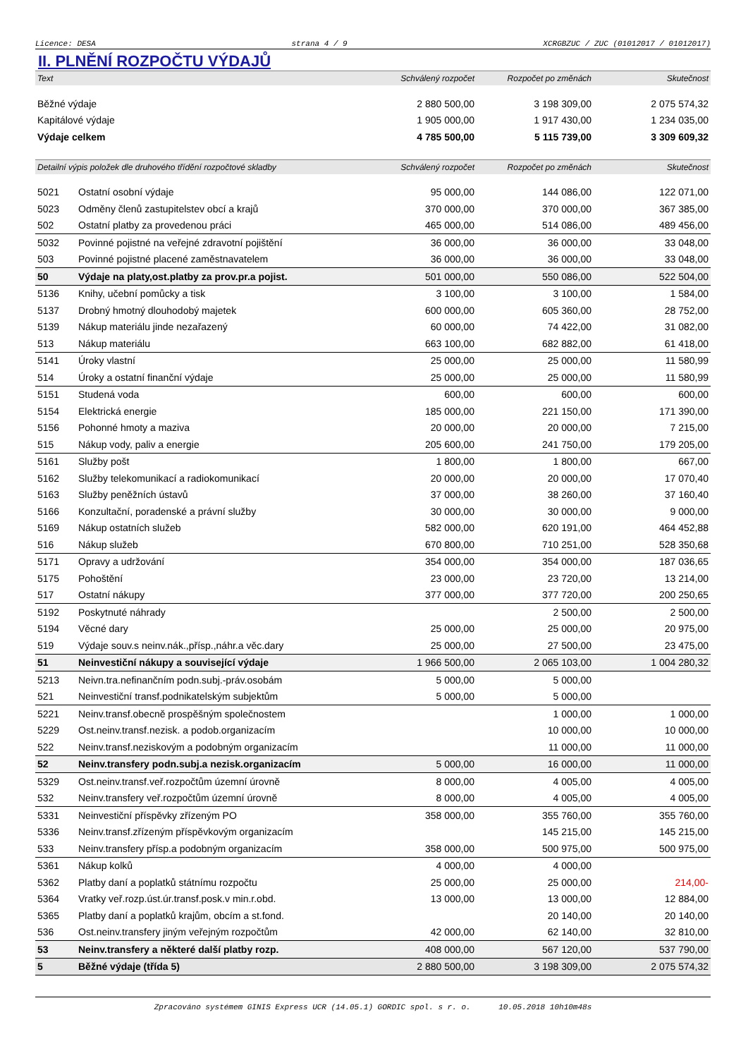Licence: DESA strana 4 / 9 XCRGBZUC / ZUC (01012017 / 01012017)
II. PLNĚNÍ ROZPOČTU VÝDAJŮ
| Text | | Schválený rozpočet | Rozpočet po změnách | Skutečnost |
| --- | --- | --- | --- | --- |
| Běžné výdaje | | 2 880 500,00 | 3 198 309,00 | 2 075 574,32 |
| Kapitálové výdaje | | 1 905 000,00 | 1 917 430,00 | 1 234 035,00 |
| Výdaje celkem | | 4 785 500,00 | 5 115 739,00 | 3 309 609,32 |
| Detailní výpis položek dle druhového třídění rozpočtové skladby | | Schválený rozpočet | Rozpočet po změnách | Skutečnost |
| 5021 | Ostatní osobní výdaje | 95 000,00 | 144 086,00 | 122 071,00 |
| 5023 | Odměny členů zastupitelstev obcí a krajů | 370 000,00 | 370 000,00 | 367 385,00 |
| 502 | Ostatní platby za provedenou práci | 465 000,00 | 514 086,00 | 489 456,00 |
| 5032 | Povinné pojistné na veřejné zdravotní pojištění | 36 000,00 | 36 000,00 | 33 048,00 |
| 503 | Povinné pojistné placené zaměstnavatelem | 36 000,00 | 36 000,00 | 33 048,00 |
| 50 | Výdaje na platy,ost.platby za prov.pr.a pojist. | 501 000,00 | 550 086,00 | 522 504,00 |
| 5136 | Knihy, učební pomůcky a tisk | 3 100,00 | 3 100,00 | 1 584,00 |
| 5137 | Drobný hmotný dlouhodobý majetek | 600 000,00 | 605 360,00 | 28 752,00 |
| 5139 | Nákup materiálu jinde nezařazený | 60 000,00 | 74 422,00 | 31 082,00 |
| 513 | Nákup materiálu | 663 100,00 | 682 882,00 | 61 418,00 |
| 5141 | Úroky vlastní | 25 000,00 | 25 000,00 | 11 580,99 |
| 514 | Úroky a ostatní finanční výdaje | 25 000,00 | 25 000,00 | 11 580,99 |
| 5151 | Studená voda | 600,00 | 600,00 | 600,00 |
| 5154 | Elektrická energie | 185 000,00 | 221 150,00 | 171 390,00 |
| 5156 | Pohonné hmoty a maziva | 20 000,00 | 20 000,00 | 7 215,00 |
| 515 | Nákup vody, paliv a energie | 205 600,00 | 241 750,00 | 179 205,00 |
| 5161 | Služby pošt | 1 800,00 | 1 800,00 | 667,00 |
| 5162 | Služby telekomunikací a radiokomunikací | 20 000,00 | 20 000,00 | 17 070,40 |
| 5163 | Služby peněžních ústavů | 37 000,00 | 38 260,00 | 37 160,40 |
| 5166 | Konzultační, poradenské a právní služby | 30 000,00 | 30 000,00 | 9 000,00 |
| 5169 | Nákup ostatních služeb | 582 000,00 | 620 191,00 | 464 452,88 |
| 516 | Nákup služeb | 670 800,00 | 710 251,00 | 528 350,68 |
| 5171 | Opravy a udržování | 354 000,00 | 354 000,00 | 187 036,65 |
| 5175 | Pohoštění | 23 000,00 | 23 720,00 | 13 214,00 |
| 517 | Ostatní nákupy | 377 000,00 | 377 720,00 | 200 250,65 |
| 5192 | Poskytnuté náhrady | | 2 500,00 | 2 500,00 |
| 5194 | Věcné dary | 25 000,00 | 25 000,00 | 20 975,00 |
| 519 | Výdaje souv.s neinv.nák.,přísp.,náhr.a věc.dary | 25 000,00 | 27 500,00 | 23 475,00 |
| 51 | Neinvestiční nákupy a související výdaje | 1 966 500,00 | 2 065 103,00 | 1 004 280,32 |
| 5213 | Neivn.tra.nefinančním podn.subj.-práv.osobám | 5 000,00 | 5 000,00 | |
| 521 | Neinvestiční transf.podnikatelským subjektům | 5 000,00 | 5 000,00 | |
| 5221 | Neinv.transf.obecně prospěšným společnostem | | 1 000,00 | 1 000,00 |
| 5229 | Ost.neinv.transf.nezisk. a podob.organizacím | | 10 000,00 | 10 000,00 |
| 522 | Neinv.transf.neziskovým a podobným organizacím | | 11 000,00 | 11 000,00 |
| 52 | Neinv.transfery podn.subj.a nezisk.organizacím | 5 000,00 | 16 000,00 | 11 000,00 |
| 5329 | Ost.neinv.transf.veř.rozpočtům územní úrovně | 8 000,00 | 4 005,00 | 4 005,00 |
| 532 | Neinv.transfery veř.rozpočtům územní úrovně | 8 000,00 | 4 005,00 | 4 005,00 |
| 5331 | Neinvestiční příspěvky zřízeným PO | 358 000,00 | 355 760,00 | 355 760,00 |
| 5336 | Neinv.transf.zřízeným příspěvkovým organizacím | | 145 215,00 | 145 215,00 |
| 533 | Neinv.transfery přísp.a podobným organizacím | 358 000,00 | 500 975,00 | 500 975,00 |
| 5361 | Nákup kolků | 4 000,00 | 4 000,00 | |
| 5362 | Platby daní a poplatků státnímu rozpočtu | 25 000,00 | 25 000,00 | 214,00- |
| 5364 | Vratky veř.rozp.úst.úr.transf.posk.v min.r.obd. | 13 000,00 | 13 000,00 | 12 884,00 |
| 5365 | Platby daní a poplatků krajům, obcím a st.fond. | | 20 140,00 | 20 140,00 |
| 536 | Ost.neinv.transfery jiným veřejným rozpočtům | 42 000,00 | 62 140,00 | 32 810,00 |
| 53 | Neinv.transfery a některé další platby rozp. | 408 000,00 | 567 120,00 | 537 790,00 |
| 5 | Běžné výdaje (třída 5) | 2 880 500,00 | 3 198 309,00 | 2 075 574,32 |
Zpracováno systémem GINIS Express UCR (14.05.1) GORDIC spol. s r. o. 10.05.2018 10h10m48s